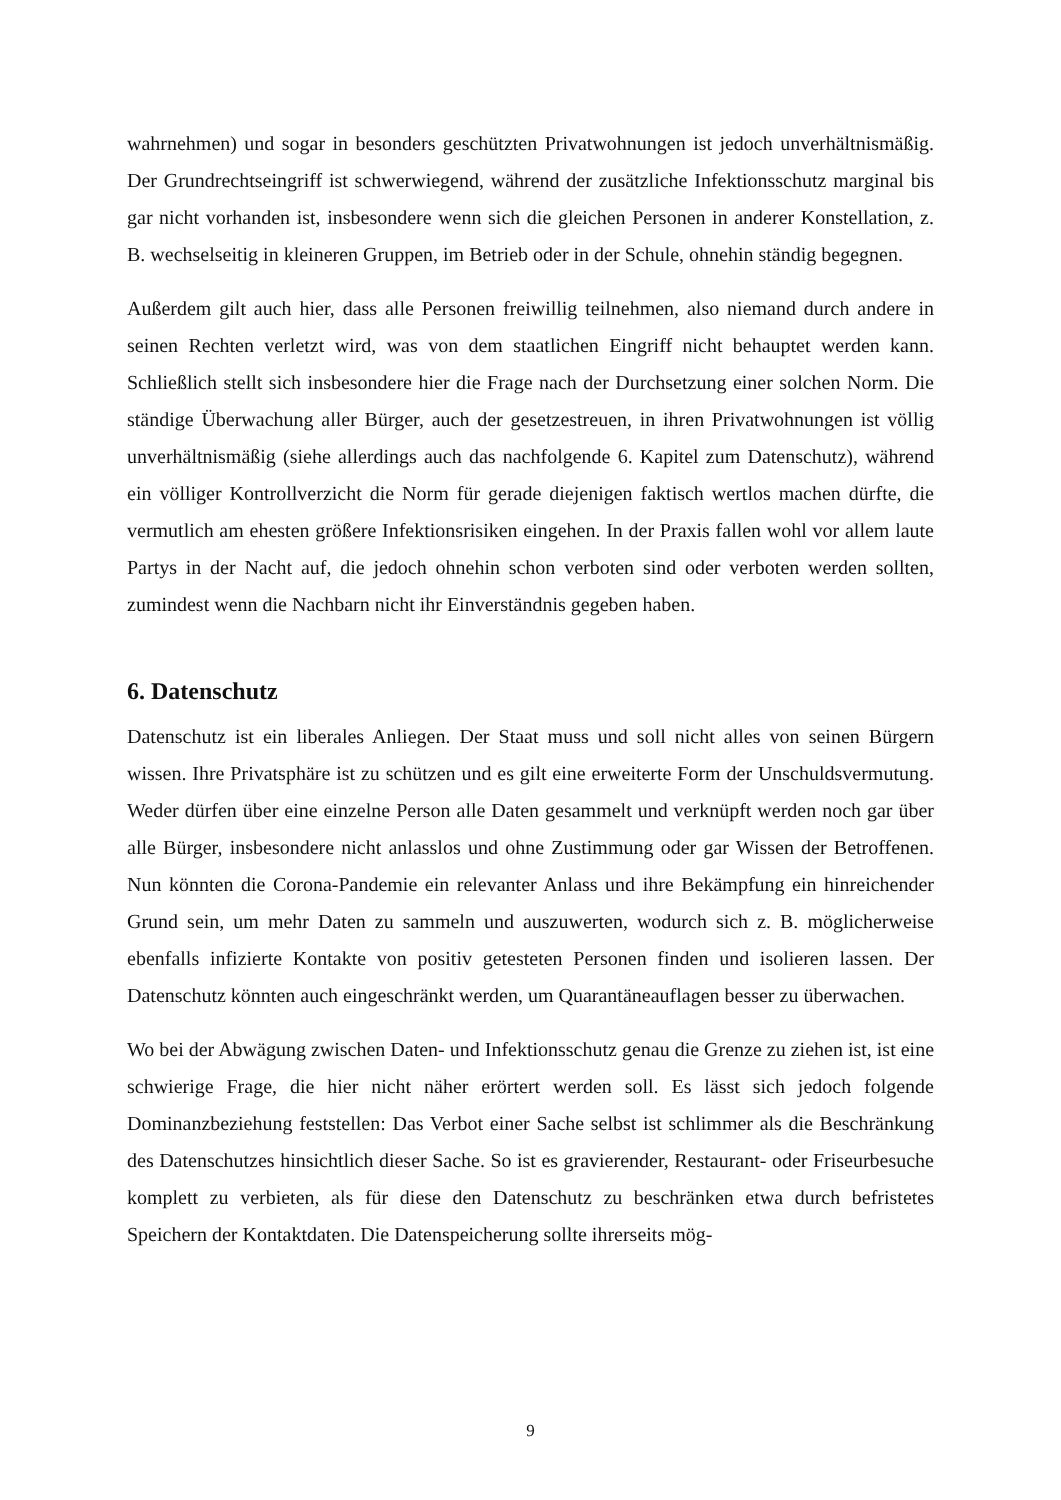wahrnehmen) und sogar in besonders geschützten Privatwohnungen ist jedoch unverhältnismäßig. Der Grundrechtseingriff ist schwerwiegend, während der zusätzliche Infektionsschutz marginal bis gar nicht vorhanden ist, insbesondere wenn sich die gleichen Personen in anderer Konstellation, z. B. wechselseitig in kleineren Gruppen, im Betrieb oder in der Schule, ohnehin ständig begegnen.
Außerdem gilt auch hier, dass alle Personen freiwillig teilnehmen, also niemand durch andere in seinen Rechten verletzt wird, was von dem staatlichen Eingriff nicht behauptet werden kann. Schließlich stellt sich insbesondere hier die Frage nach der Durchsetzung einer solchen Norm. Die ständige Überwachung aller Bürger, auch der gesetzestreuen, in ihren Privatwohnungen ist völlig unverhältnismäßig (siehe allerdings auch das nachfolgende 6. Kapitel zum Datenschutz), während ein völliger Kontrollverzicht die Norm für gerade diejenigen faktisch wertlos machen dürfte, die vermutlich am ehesten größere Infektionsrisiken eingehen. In der Praxis fallen wohl vor allem laute Partys in der Nacht auf, die jedoch ohnehin schon verboten sind oder verboten werden sollten, zumindest wenn die Nachbarn nicht ihr Einverständnis gegeben haben.
6. Datenschutz
Datenschutz ist ein liberales Anliegen. Der Staat muss und soll nicht alles von seinen Bürgern wissen. Ihre Privatsphäre ist zu schützen und es gilt eine erweiterte Form der Unschuldsvermutung. Weder dürfen über eine einzelne Person alle Daten gesammelt und verknüpft werden noch gar über alle Bürger, insbesondere nicht anlasslos und ohne Zustimmung oder gar Wissen der Betroffenen. Nun könnten die Corona-Pandemie ein relevanter Anlass und ihre Bekämpfung ein hinreichender Grund sein, um mehr Daten zu sammeln und auszuwerten, wodurch sich z. B. möglicherweise ebenfalls infizierte Kontakte von positiv getesteten Personen finden und isolieren lassen. Der Datenschutz könnten auch eingeschränkt werden, um Quarantäneauflagen besser zu überwachen.
Wo bei der Abwägung zwischen Daten- und Infektionsschutz genau die Grenze zu ziehen ist, ist eine schwierige Frage, die hier nicht näher erörtert werden soll. Es lässt sich jedoch folgende Dominanzbeziehung feststellen: Das Verbot einer Sache selbst ist schlimmer als die Beschränkung des Datenschutzes hinsichtlich dieser Sache. So ist es gravierender, Restaurant- oder Friseurbesuche komplett zu verbieten, als für diese den Datenschutz zu beschränken etwa durch befristetes Speichern der Kontaktdaten. Die Datenspeicherung sollte ihrerseits mög-
9